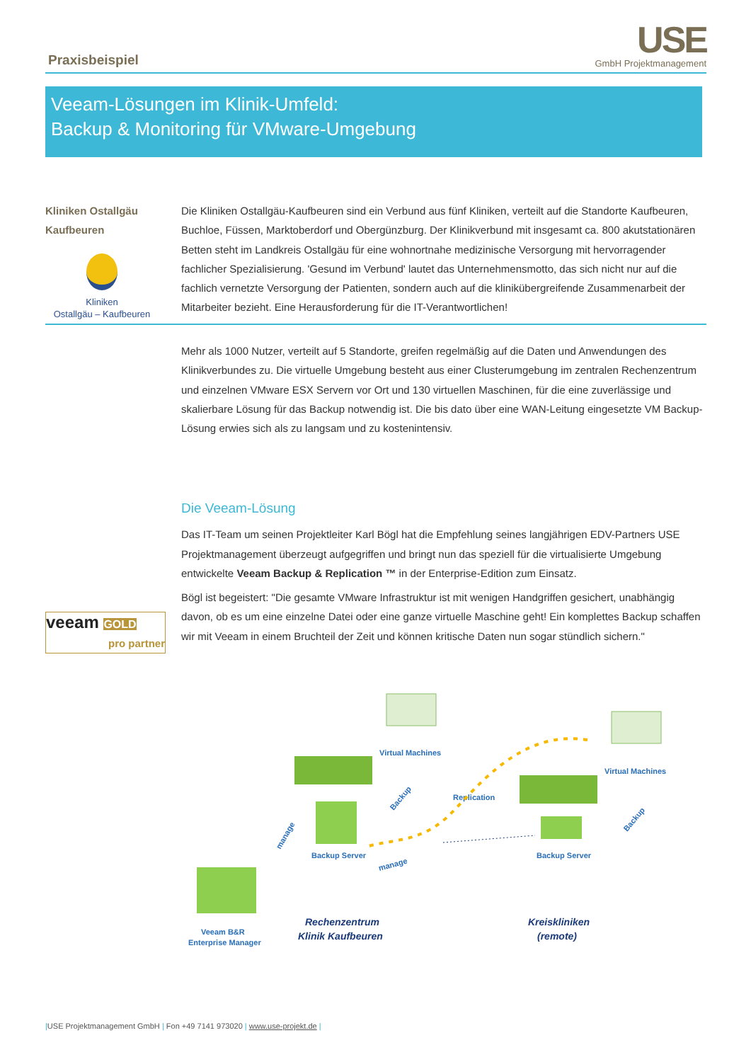Praxisbeispiel USE
GmbH Projektmanagement
Veeam-Lösungen im Klinik-Umfeld:
Backup & Monitoring für VMware-Umgebung
Kliniken Ostallgäu
Kaufbeuren
Kliniken
Ostallgäu – Kaufbeuren
Die Kliniken Ostallgäu-Kaufbeuren sind ein Verbund aus fünf Kliniken, verteilt auf die Standorte Kaufbeuren, Buchloe, Füssen, Marktoberdorf und Obergünzburg. Der Klinikverbund mit insgesamt ca. 800 akutstationären Betten steht im Landkreis Ostallgäu für eine wohnortnahe medizinische Versorgung mit hervorragender fachlicher Spezialisierung. 'Gesund im Verbund' lautet das Unternehmensmotto, das sich nicht nur auf die fachlich vernetzte Versorgung der Patienten, sondern auch auf die klinikübergreifende Zusammenarbeit der Mitarbeiter bezieht. Eine Herausforderung für die IT-Verantwortlichen!
Mehr als 1000 Nutzer, verteilt auf 5 Standorte, greifen regelmäßig auf die Daten und Anwendungen des Klinikverbundes zu. Die virtuelle Umgebung besteht aus einer Clusterumgebung im zentralen Rechenzentrum und einzelnen VMware ESX Servern vor Ort und 130 virtuellen Maschinen, für die eine zuverlässige und skalierbare Lösung für das Backup notwendig ist. Die bis dato über eine WAN-Leitung eingesetzte VM Backup-Lösung erwies sich als zu langsam und zu kostenintensiv.
veeam GOLD
pro partner
Die Veeam-Lösung
Das IT-Team um seinen Projektleiter Karl Bögl hat die Empfehlung seines langjährigen EDV-Partners USE Projektmanagement überzeugt aufgegriffen und bringt nun das speziell für die virtualisierte Umgebung entwickelte Veeam Backup & Replication ™ in der Enterprise-Edition zum Einsatz.
Bögl ist begeistert: "Die gesamte VMware Infrastruktur ist mit wenigen Handgriffen gesichert, unabhängig davon, ob es um eine einzelne Datei oder eine ganze virtuelle Maschine geht! Ein komplettes Backup schaffen wir mit Veeam in einem Bruchteil der Zeit und können kritische Daten nun sogar stündlich sichern."
Virtual Machines
Virtual Machines
Backup Server
Backup Server
Replication
Backup
Backup
manage
manage
Veeam B&R
Enterprise Manager
Rechenzentrum
Klinik Kaufbeuren
Kreiskliniken
(remote)
|USE Projektmanagement GmbH | Fon +49 7141 973020 | www.use-projekt.de |